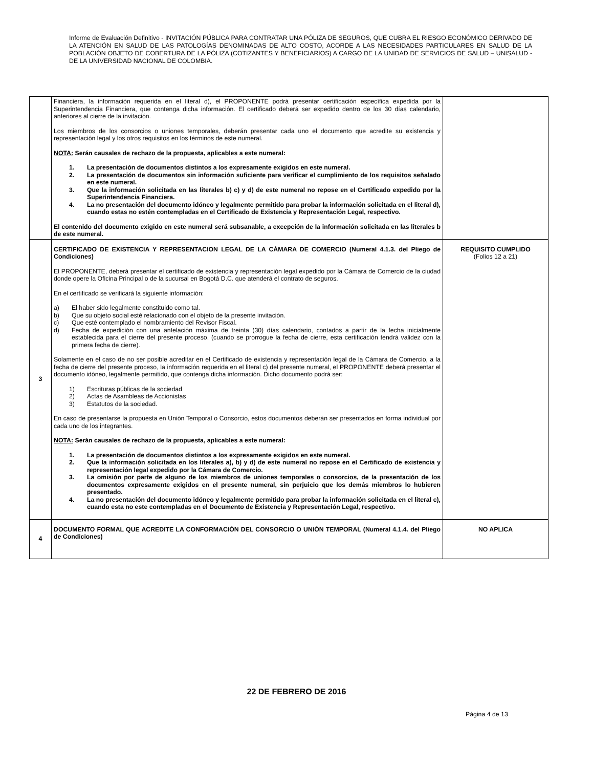Informe de Evaluación Definitivo - INVITACIÓN PÚBLICA PARA CONTRATAR UNA PÓLIZA DE SEGUROS, QUE CUBRA EL RIESGO ECONÓMICO DERIVADO DE LA ATENCIÓN EN SALUD DE LAS PATOLOGÍAS DENOMINADAS DE ALTO COSTO, ACORDE A LAS NECESIDADES PARTICULARES EN SALUD DE LA POBLACIÓN OBJETO DE COBERTURA DE LA PÓLIZA (COTIZANTES Y BENEFICIARIOS) A CARGO DE LA UNIDAD DE SERVICIOS DE SALUD – UNISALUD - DE LA UNIVERSIDAD NACIONAL DE COLOMBIA.
| | Financiera, la información requerida en el literal d), el PROPONENTE podrá presentar certificación específica expedida por la Superintendencia Financiera, que contenga dicha información. El certificado deberá ser expedido dentro de los 30 días calendario, anteriores al cierre de la invitación. Los miembros de los consorcios o uniones temporales, deberán presentar cada uno el documento que acredite su existencia y representación legal y los otros requisitos en los términos de este numeral. NOTA: Serán causales de rechazo de la propuesta, aplicables a este numeral: 1. La presentación de documentos distintos a los expresamente exigidos en este numeral. 2. La presentación de documentos sin información suficiente para verificar el cumplimiento de los requisitos señalado en este numeral. 3. Que la información solicitada en las literales b) c) y d) de este numeral no repose en el Certificado expedido por la Superintendencia Financiera. 4. La no presentación del documento idóneo y legalmente permitido para probar la información solicitada en el literal d), cuando estas no estén contempladas en el Certificado de Existencia y Representación Legal, respectivo. El contenido del documento exigido en este numeral será subsanable, a excepción de la información solicitada en las literales b de este numeral. | |
| 3 | CERTIFICADO DE EXISTENCIA Y REPRESENTACION LEGAL DE LA CÁMARA DE COMERCIO (Numeral 4.1.3. del Pliego de Condiciones) El PROPONENTE, deberá presentar el certificado de existencia y representación legal expedido por la Cámara de Comercio de la ciudad donde opere la Oficina Principal o de la sucursal en Bogotá D.C. que atenderá el contrato de seguros. En el certificado se verificará la siguiente información: a) El haber sido legalmente constituido como tal. b) Que su objeto social esté relacionado con el objeto de la presente invitación. c) Que esté contemplado el nombramiento del Revisor Fiscal. d) Fecha de expedición con una antelación máxima de treinta (30) días calendario, contados a partir de la fecha inicialmente establecida para el cierre del presente proceso. (cuando se prorrogue la fecha de cierre, esta certificación tendrá validez con la primera fecha de cierre). Solamente en el caso de no ser posible acreditar en el Certificado de existencia y representación legal de la Cámara de Comercio, a la fecha de cierre del presente proceso, la información requerida en el literal c) del presente numeral, el PROPONENTE deberá presentar el documento idóneo, legalmente permitido, que contenga dicha información. Dicho documento podrá ser: 1) Escrituras públicas de la sociedad 2) Actas de Asambleas de Accionistas 3) Estatutos de la sociedad. En caso de presentarse la propuesta en Unión Temporal o Consorcio, estos documentos deberán ser presentados en forma individual por cada uno de los integrantes. NOTA: Serán causales de rechazo de la propuesta, aplicables a este numeral: 1. La presentación de documentos distintos a los expresamente exigidos en este numeral. 2. Que la información solicitada en los literales a), b) y d) de este numeral no repose en el Certificado de existencia y representación legal expedido por la Cámara de Comercio. 3. La omisión por parte de alguno de los miembros de uniones temporales o consorcios, de la presentación de los documentos expresamente exigidos en el presente numeral, sin perjuicio que los demás miembros lo hubieren presentado. 4. La no presentación del documento idóneo y legalmente permitido para probar la información solicitada en el literal c), cuando esta no este contempladas en el Documento de Existencia y Representación Legal, respectivo. | REQUISITO CUMPLIDO (Folios 12 a 21) |
| 4 | DOCUMENTO FORMAL QUE ACREDITE LA CONFORMACIÓN DEL CONSORCIO O UNIÓN TEMPORAL (Numeral 4.1.4. del Pliego de Condiciones) | NO APLICA |
22 DE FEBRERO DE 2016
Página 4 de 13